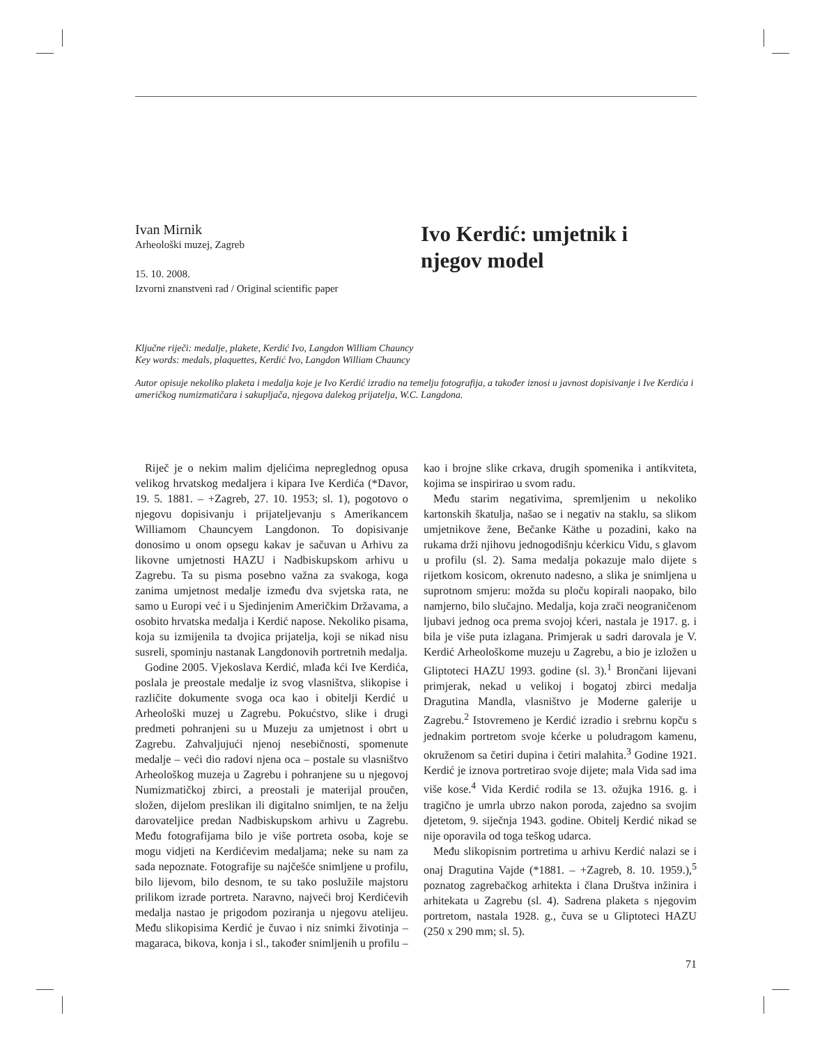Ivan Mirnik
Arheološki muzej, Zagreb
15. 10. 2008.
Izvorni znanstveni rad / Original scientific paper
Ivo Kerdić: umjetnik i njegov model
Ključne riječi: medalje, plakete, Kerdić Ivo, Langdon William Chauncy
Key words: medals, plaquettes, Kerdić Ivo, Langdon William Chauncy
Autor opisuje nekoliko plaketa i medalja koje je Ivo Kerdić izradio na temelju fotografija, a također iznosi u javnost dopisivanje i Ive Kerdića i američkog numizmatičara i sakupljača, njegova dalekog prijatelja, W.C. Langdona.
Riječ je o nekim malim djelićima nepreglednog opusa velikog hrvatskog medaljera i kipara Ive Kerdića (*Davor, 19. 5. 1881. – +Zagreb, 27. 10. 1953; sl. 1), pogotovo o njegovu dopisivanju i prijateljevanju s Amerikancem Williamom Chauncyem Langdonon. To dopisivanje donosimo u onom opsegu kakav je sačuvan u Arhivu za likovne umjetnosti HAZU i Nadbiskupskom arhivu u Zagrebu. Ta su pisma posebno važna za svakoga, koga zanima umjetnost medalje između dva svjetska rata, ne samo u Europi već i u Sjedinjenim Američkim Državama, a osobito hrvatska medalja i Kerdić napose. Nekoliko pisama, koja su izmijenila ta dvojica prijatelja, koji se nikad nisu susreli, spominju nastanak Langdonovih portretnih medalja.
Godine 2005. Vjekoslava Kerdić, mlađa kći Ive Kerdića, poslala je preostale medalje iz svog vlasništva, slikopise i različite dokumente svoga oca kao i obitelji Kerdić u Arheološki muzej u Zagrebu. Pokućstvo, slike i drugi predmeti pohranjeni su u Muzeju za umjetnost i obrt u Zagrebu. Zahvaljujući njenoj nesebičnosti, spomenute medalje – veći dio radovi njena oca – postale su vlasništvo Arheološkog muzeja u Zagrebu i pohranjene su u njegovoj Numizmatičkoj zbirci, a preostali je materijal proučen, složen, dijelom preslikan ili digitalno snimljen, te na želju darovateljice predan Nadbiskupskom arhivu u Zagrebu. Među fotografijama bilo je više portreta osoba, koje se mogu vidjeti na Kerdićevim medaljama; neke su nam za sada nepoznate. Fotografije su najčešće snimljene u profilu, bilo lijevom, bilo desnom, te su tako poslužile majstoru prilikom izrade portreta. Naravno, najveći broj Kerdićevih medalja nastao je prigodom poziranja u njegovu atelijeu. Među slikopisima Kerdić je čuvao i niz snimki životinja – magaraca, bikova, konja i sl., također snimljenih u profilu – kao i brojne slike crkava, drugih spomenika i antikviteta, kojima se inspirirao u svom radu.
Među starim negativima, spremljenim u nekoliko kartonskih škatulja, našao se i negativ na staklu, sa slikom umjetnikove žene, Bečanke Käthe u pozadini, kako na rukama drži njihovu jednogodišnju kćerkicu Vidu, s glavom u profilu (sl. 2). Sama medalja pokazuje malo dijete s rijetkom kosicom, okrenuto nadesno, a slika je snimljena u suprotnom smjeru: možda su ploču kopirali naopako, bilo namjerno, bilo slučajno. Medalja, koja zrači neograničenom ljubavi jednog oca prema svojoj kćeri, nastala je 1917. g. i bila je više puta izlagana. Primjerak u sadri darovala je V. Kerdić Arheološkome muzeju u Zagrebu, a bio je izložen u Gliptoteci HAZU 1993. godine (sl. 3).<sup>1</sup> Brončani lijevani primjerak, nekad u velikoj i bogatoj zbirci medalja Dragutina Mandla, vlasništvo je Moderne galerije u Zagrebu.<sup>2</sup> Istovremeno je Kerdić izradio i srebrnu kopču s jednakim portretom svoje kćerke u poludragom kamenu, okruženom sa četiri dupina i četiri malahita.<sup>3</sup> Godine 1921. Kerdić je iznova portretirao svoje dijete; mala Vida sad ima više kose.<sup>4</sup> Vida Kerdić rodila se 13. ožujka 1916. g. i tragično je umrla ubrzo nakon poroda, zajedno sa svojim djetetom, 9. siječnja 1943. godine. Obitelj Kerdić nikad se nije oporavila od toga teškog udarca.
Među slikopisnim portretima u arhivu Kerdić nalazi se i onaj Dragutina Vajde (*1881. – +Zagreb, 8. 10. 1959.),<sup>5</sup> poznatog zagrebačkog arhitekta i člana Društva inžinira i arhitekata u Zagrebu (sl. 4). Sadrena plaketa s njegovim portretom, nastala 1928. g., čuva se u Gliptoteci HAZU (250 x 290 mm; sl. 5).
71